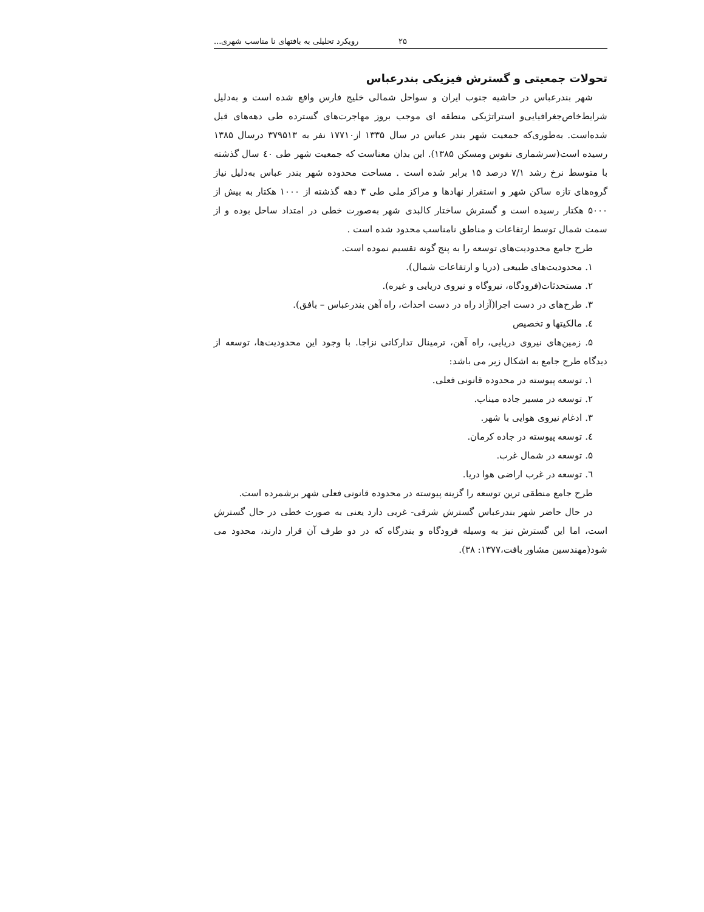۲۵ رویکرد تحلیلی به بافتهای نا مناسب شهری...
تحولات جمعیتی و گسترش فیزیکی بندرعباس
شهر بندرعباس در حاشیه جنوب ایران و سواحل شمالی خلیج فارس واقع شده است و به‌دلیل شرایط‌خاص‌جغرافیایی‌و استراتژیکی منطقه ای موجب بروز مهاجرت‌های گسترده طی دهه‌های قبل شده‌است. به‌طوری‌که جمعیت شهر بندر عباس در سال ۱۳۳۵ از۱۷۷۱۰ نفر به ۳۷۹۵۱۳ درسال ۱۳۸۵ رسیده است(سرشماری نفوس ومسکن ۱۳۸۵). این بدان معناست که جمعیت شهر طی ٤٠ سال گذشته با متوسط نرخ رشد ۷/۱ درصد ۱۵ برابر شده است . مساحت محدوده شهر بندر عباس به‌دلیل نیاز گروه‌های تازه ساکن شهر و استقرار نهادها و مراکز ملی طی ۳ دهه گذشته از ۱۰۰۰ هکتار به بیش از ۵۰۰۰ هکتار رسیده است و گسترش ساختار کالبدی شهر به‌صورت خطی در امتداد ساحل بوده و از سمت شمال توسط ارتفاعات و مناطق نامناسب محدود شده است .
طرح جامع محدودیت‌های توسعه را به پنج گونه تقسیم نموده است.
۱. محدودیت‌های طبیعی (دریا و ارتفاعات شمال).
۲. مستحدثات(فرودگاه، نیروگاه و نیروی دریایی و غیره).
۳. طرح‌های در دست اجرا(آزاد راه در دست احداث، راه آهن بندرعباس – بافق).
٤. مالکیتها و تخصیص
۵. زمین‌های نیروی دریایی، راه آهن، ترمینال تدارکاتی نزاجا. با وجود این محدودیت‌ها، توسعه از دیدگاه طرح جامع به اشکال زیر می باشد:
۱. توسعه پیوسته در محدوده قانونی فعلی.
۲. توسعه در مسیر جاده میناب.
۳. ادغام نیروی هوایی با شهر.
٤. توسعه پیوسته در جاده کرمان.
۵. توسعه در شمال غرب.
٦. توسعه در غرب اراضی هوا دریا.
طرح جامع منطقی ترین توسعه را گزینه پیوسته در محدوده قانونی فعلی شهر برشمرده است.
در حال حاضر شهر بندرعباس گسترش شرقی- غربی دارد یعنی به صورت خطی در حال گسترش است، اما این گسترش نیز به وسیله فرودگاه و بندرگاه که در دو طرف آن قرار دارند، محدود می شود(مهندسین مشاور بافت،۱۳۷۷: ۳۸).